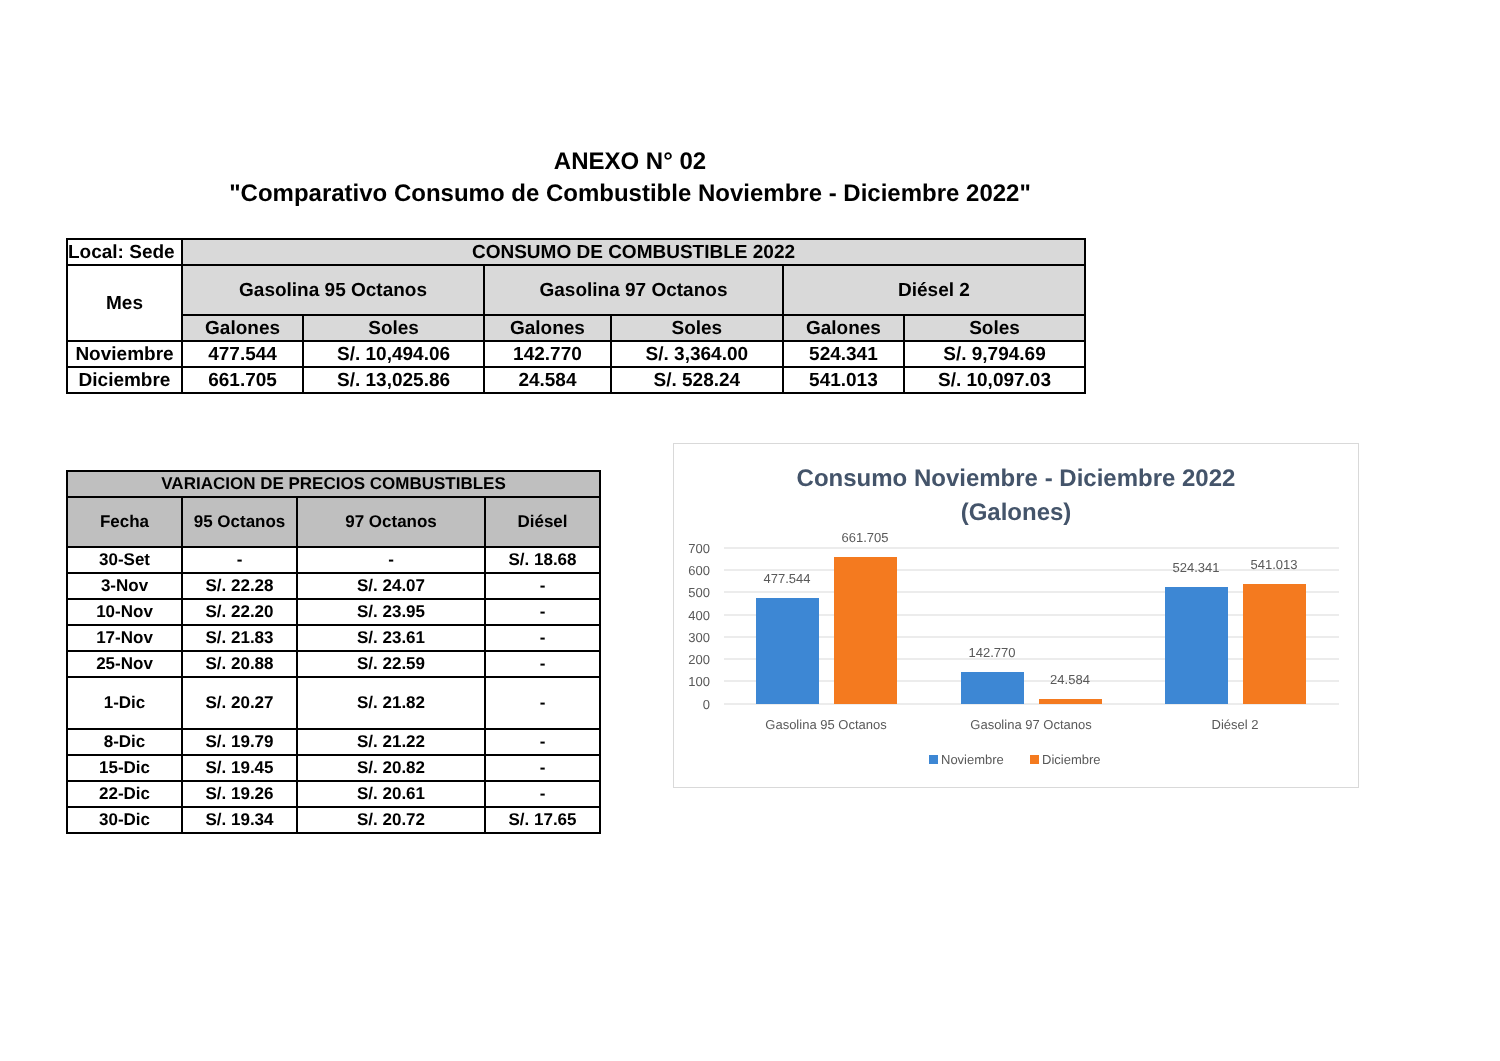ANEXO N° 02
"Comparativo Consumo de Combustible Noviembre - Diciembre 2022"
| Local: Sede | CONSUMO DE COMBUSTIBLE 2022 | | | | | |
| --- | --- | --- | --- | --- | --- | --- |
| Mes | Gasolina 95 Octanos | | Gasolina 97 Octanos | | Diésel 2 | |
| | Galones | Soles | Galones | Soles | Galones | Soles |
| Noviembre | 477.544 | S/. 10,494.06 | 142.770 | S/. 3,364.00 | 524.341 | S/. 9,794.69 |
| Diciembre | 661.705 | S/. 13,025.86 | 24.584 | S/. 528.24 | 541.013 | S/. 10,097.03 |
| VARIACION DE PRECIOS COMBUSTIBLES | | | |
| --- | --- | --- | --- |
| Fecha | 95 Octanos | 97 Octanos | Diésel |
| 30-Set | - | - | S/. 18.68 |
| 3-Nov | S/. 22.28 | S/. 24.07 | - |
| 10-Nov | S/. 22.20 | S/. 23.95 | - |
| 17-Nov | S/. 21.83 | S/. 23.61 | - |
| 25-Nov | S/. 20.88 | S/. 22.59 | - |
| 1-Dic | S/. 20.27 | S/. 21.82 | - |
| 8-Dic | S/. 19.79 | S/. 21.22 | - |
| 15-Dic | S/. 19.45 | S/. 20.82 | - |
| 22-Dic | S/. 19.26 | S/. 20.61 | - |
| 30-Dic | S/. 19.34 | S/. 20.72 | S/. 17.65 |
Consumo Noviembre - Diciembre 2022
(Galones)
700
600
500
400
300
200
100
0
477.544
661.705
142.770
24.584
524.341
541.013
Gasolina 95 Octanos
Gasolina 97 Octanos
Diésel 2
Noviembre
Diciembre